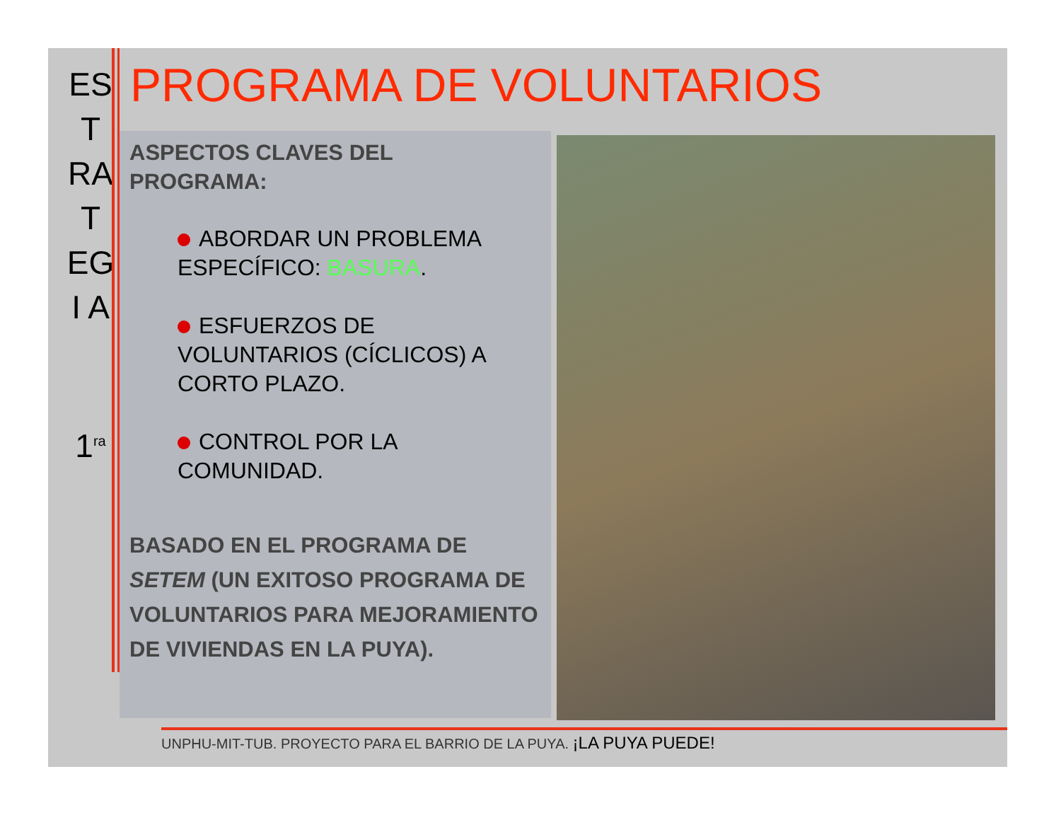ES
T
RA
T
EG
I A
1<sup>ra</sup>
PROGRAMA DE VOLUNTARIOS
ASPECTOS CLAVES DEL
PROGRAMA:
ABORDAR UN PROBLEMA ESPECÍFICO: BASURA.
ESFUERZOS DE VOLUNTARIOS (CÍCLICOS) A CORTO PLAZO.
CONTROL POR LA COMUNIDAD.
BASADO EN EL PROGRAMA DE SETEM (UN EXITOSO PROGRAMA DE VOLUNTARIOS PARA MEJORAMIENTO DE VIVIENDAS EN LA PUYA).
UNPHU-MIT-TUB. PROYECTO PARA EL BARRIO DE LA PUYA. ¡LA PUYA PUEDE!